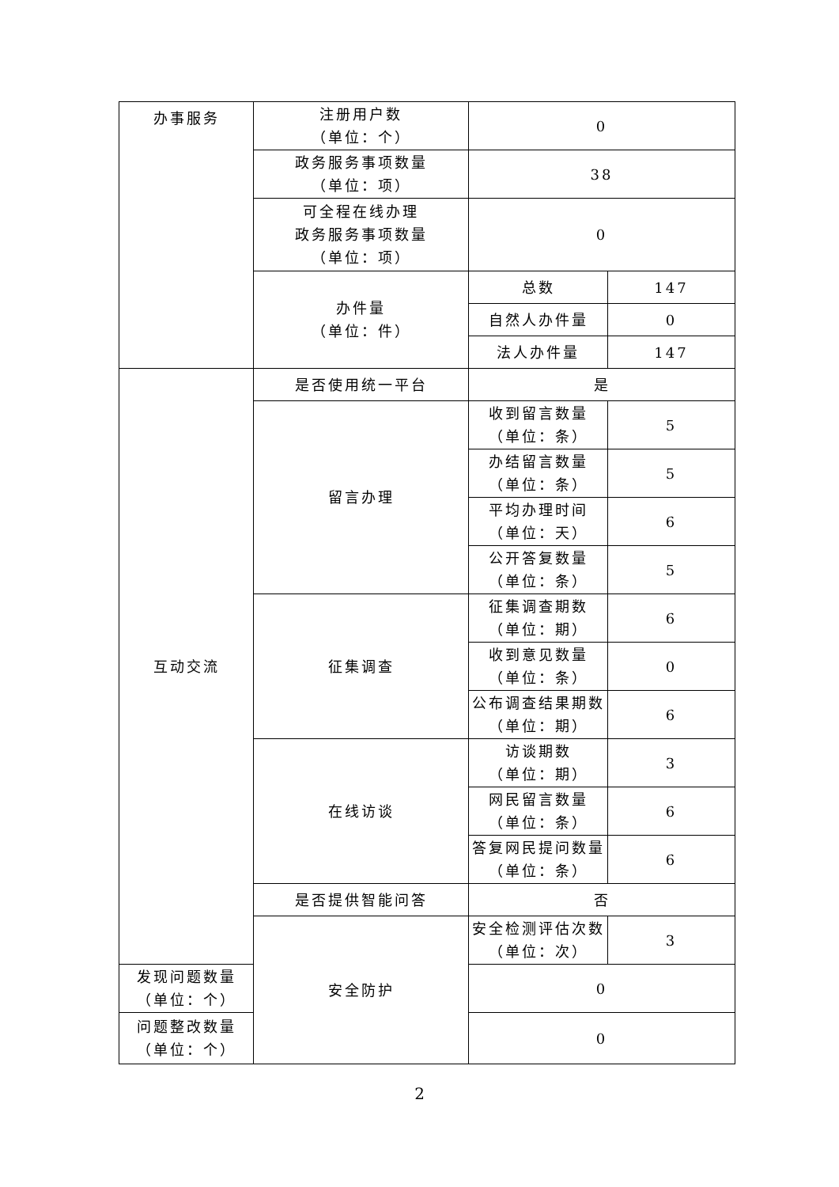| 办事服务 | 注册用户数 （单位：个） | 0 | |
| | 政务服务事项数量 （单位：项） | 38 | |
| | 可全程在线办理 政务服务事项数量 （单位：项） | 0 | |
| | 办件量 （单位：件） | 总数 | 147 |
| | | 自然人办件量 | 0 |
| | | 法人办件量 | 147 |
| 互动交流 | 是否使用统一平台 | 是 | |
| | 留言办理 | 收到留言数量 （单位：条） | 5 |
| | | 办结留言数量 （单位：条） | 5 |
| | | 平均办理时间 （单位：天） | 6 |
| | | 公开答复数量 （单位：条） | 5 |
| | 征集调查 | 征集调查期数 （单位：期） | 6 |
| | | 收到意见数量 （单位：条） | 0 |
| | | 公布调查结果期数 （单位：期） | 6 |
| | 在线访谈 | 访谈期数 （单位：期） | 3 |
| | | 网民留言数量 （单位：条） | 6 |
| | | 答复网民提问数量 （单位：条） | 6 |
| | 是否提供智能问答 | 否 | |
| | 安全防护 | 安全检测评估次数 （单位：次） | 3 |
| 发现问题数量 （单位：个） | | 0 | |
| 问题整改数量 （单位：个） | | 0 | |
2